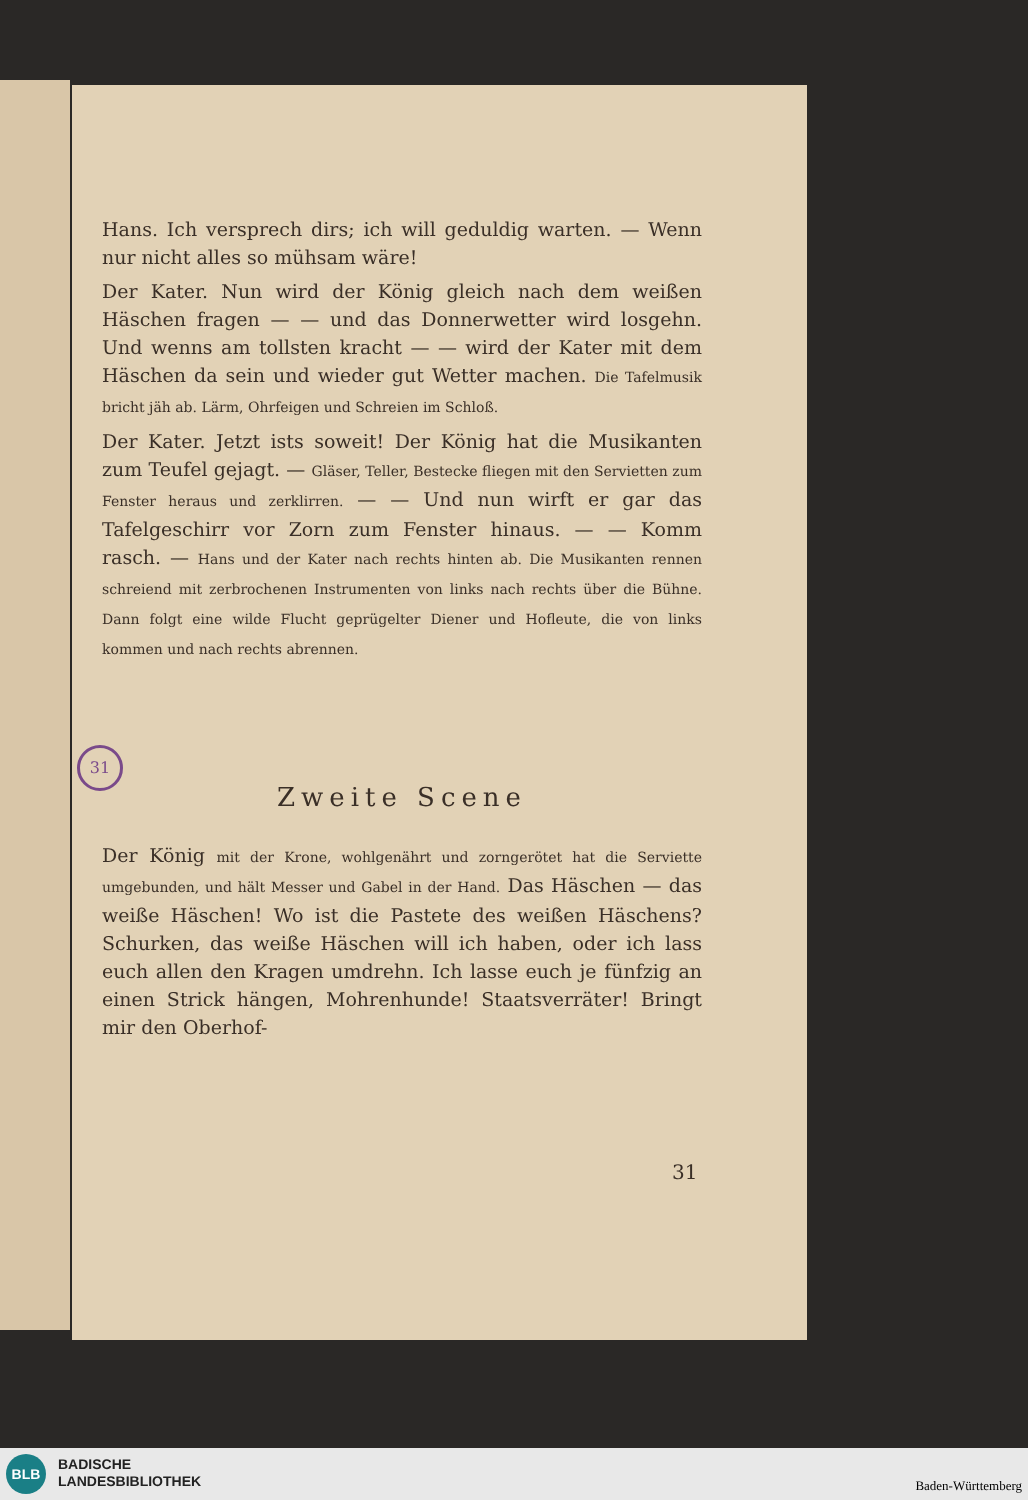31
Hans. Ich versprech dirs; ich will geduldig warten. — Wenn nur nicht alles so mühsam wäre!
Der Kater. Nun wird der König gleich nach dem weißen Häschen fragen — — und das Donnerwetter wird losgehn. Und wenns am tollsten kracht — — wird der Kater mit dem Häschen da sein und wieder gut Wetter machen. Die Tafelmusik bricht jäh ab. Lärm, Ohrfeigen und Schreien im Schloß.
Der Kater. Jetzt ists soweit! Der König hat die Musikanten zum Teufel gejagt. — Gläser, Teller, Bestecke fliegen mit den Servietten zum Fenster heraus und zerklirren. — — Und nun wirft er gar das Tafelgeschirr vor Zorn zum Fenster hinaus. — — Komm rasch. — Hans und der Kater nach rechts hinten ab. Die Musikanten rennen schreiend mit zerbrochenen Instrumenten von links nach rechts über die Bühne. Dann folgt eine wilde Flucht geprügelter Diener und Hofleute, die von links kommen und nach rechts abrennen.
Zweite Scene
Der König mit der Krone, wohlgenährt und zorngerötet hat die Serviette umgebunden, und hält Messer und Gabel in der Hand. Das Häschen — das weiße Häschen! Wo ist die Pastete des weißen Häschens? Schurken, das weiße Häschen will ich haben, oder ich lass euch allen den Kragen umdrehn. Ich lasse euch je fünfzig an einen Strick hängen, Mohrenhunde! Staatsverräter! Bringt mir den Oberhof-
31
BLB
BADISCHE
LANDESBIBLIOTHEK
Baden-Württemberg